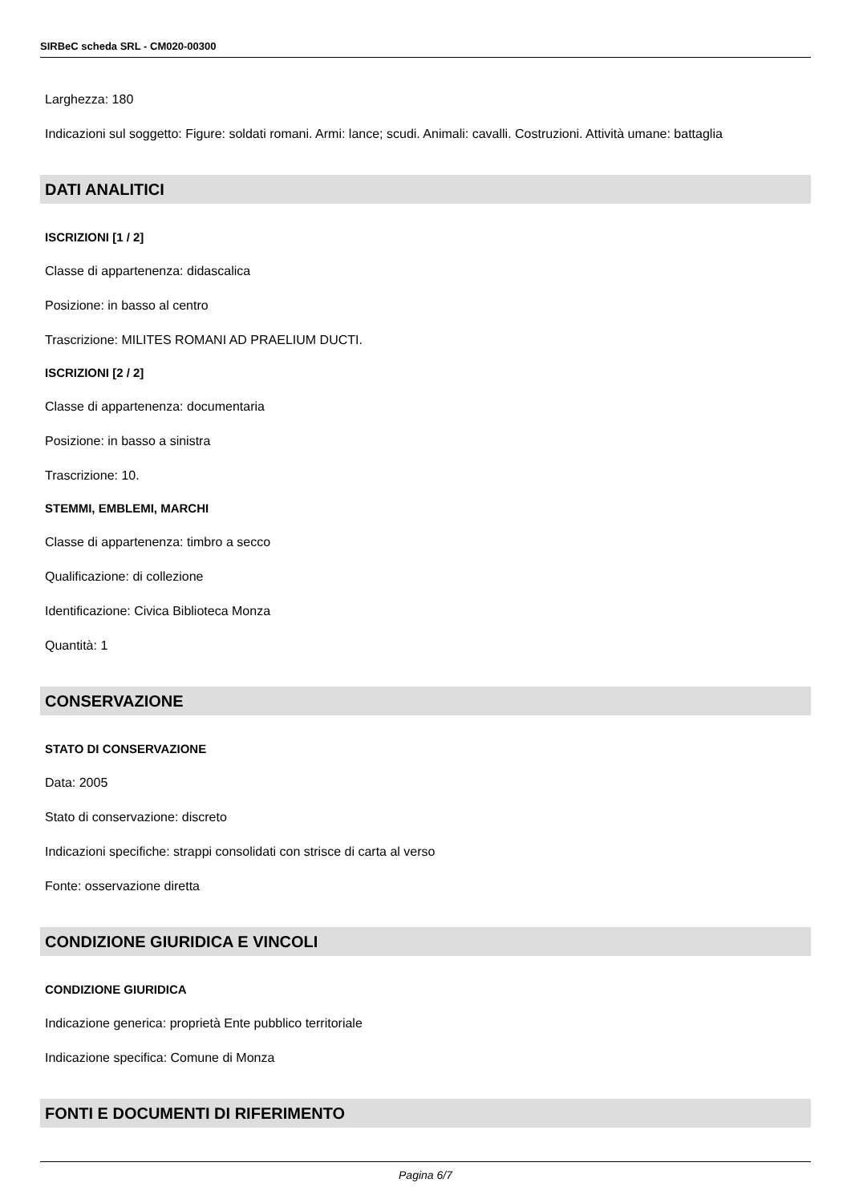SIRBeC scheda SRL - CM020-00300
Larghezza: 180
Indicazioni sul soggetto: Figure: soldati romani. Armi: lance; scudi. Animali: cavalli. Costruzioni. Attività umane: battaglia
DATI ANALITICI
ISCRIZIONI [1 / 2]
Classe di appartenenza: didascalica
Posizione: in basso al centro
Trascrizione: MILITES ROMANI AD PRAELIUM DUCTI.
ISCRIZIONI [2 / 2]
Classe di appartenenza: documentaria
Posizione: in basso a sinistra
Trascrizione: 10.
STEMMI, EMBLEMI, MARCHI
Classe di appartenenza: timbro a secco
Qualificazione: di collezione
Identificazione: Civica Biblioteca Monza
Quantità: 1
CONSERVAZIONE
STATO DI CONSERVAZIONE
Data: 2005
Stato di conservazione: discreto
Indicazioni specifiche: strappi consolidati con strisce di carta al verso
Fonte: osservazione diretta
CONDIZIONE GIURIDICA E VINCOLI
CONDIZIONE GIURIDICA
Indicazione generica: proprietà Ente pubblico territoriale
Indicazione specifica: Comune di Monza
FONTI E DOCUMENTI DI RIFERIMENTO
Pagina 6/7